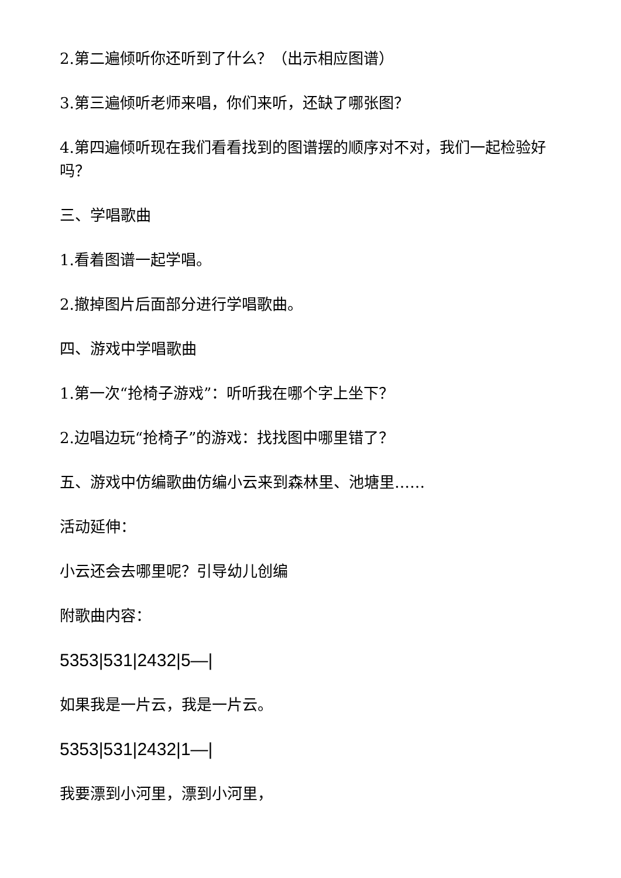2.第二遍倾听你还听到了什么？（出示相应图谱）
3.第三遍倾听老师来唱，你们来听，还缺了哪张图？
4.第四遍倾听现在我们看看找到的图谱摆的顺序对不对，我们一起检验好吗？
三、学唱歌曲
1.看着图谱一起学唱。
2.撤掉图片后面部分进行学唱歌曲。
四、游戏中学唱歌曲
1.第一次“抢椅子游戏”：听听我在哪个字上坐下？
2.边唱边玩“抢椅子”的游戏：找找图中哪里错了？
五、游戏中仿编歌曲仿编小云来到森林里、池塘里……
活动延伸：
小云还会去哪里呢？引导幼儿创编
附歌曲内容：
5353|531|2432|5—|
如果我是一片云，我是一片云。
5353|531|2432|1—|
我要漂到小河里，漂到小河里，